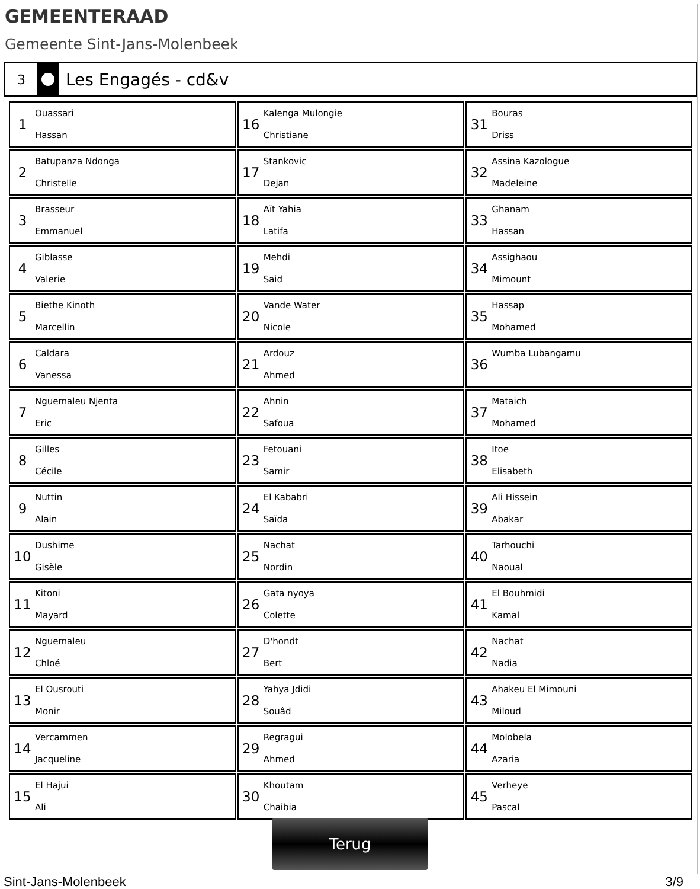GEMEENTERAAD
Gemeente Sint-Jans-Molenbeek
3
Les Engagés - cd&v
| 1 Ouassari Hassan | 16 Kalenga Mulongie Christiane | 31 Bouras Driss |
| 2 Batupanza Ndonga Christelle | 17 Stankovic Dejan | 32 Assina Kazologue Madeleine |
| 3 Brasseur Emmanuel | 18 Aït Yahia Latifa | 33 Ghanam Hassan |
| 4 Giblasse Valerie | 19 Mehdi Said | 34 Assighaou Mimount |
| 5 Biethe Kinoth Marcellin | 20 Vande Water Nicole | 35 Hassap Mohamed |
| 6 Caldara Vanessa | 21 Ardouz Ahmed | 36 Wumba Lubangamu |
| 7 Nguemaleu Njenta Eric | 22 Ahnin Safoua | 37 Mataich Mohamed |
| 8 Gilles Cécile | 23 Fetouani Samir | 38 Itoe Elisabeth |
| 9 Nuttin Alain | 24 El Kababri Saïda | 39 Ali Hissein Abakar |
| 10 Dushime Gisèle | 25 Nachat Nordin | 40 Tarhouchi Naoual |
| 11 Kitoni Mayard | 26 Gata nyoya Colette | 41 El Bouhmidi Kamal |
| 12 Nguemaleu Chloé | 27 D'hondt Bert | 42 Nachat Nadia |
| 13 El Ousrouti Monir | 28 Yahya Jdidi Souâd | 43 Ahakeu El Mimouni Miloud |
| 14 Vercammen Jacqueline | 29 Regragui Ahmed | 44 Molobela Azaria |
| 15 El Hajui Ali | 30 Khoutam Chaibia | 45 Verheye Pascal |
Terug
Sint-Jans-Molenbeek 3/9